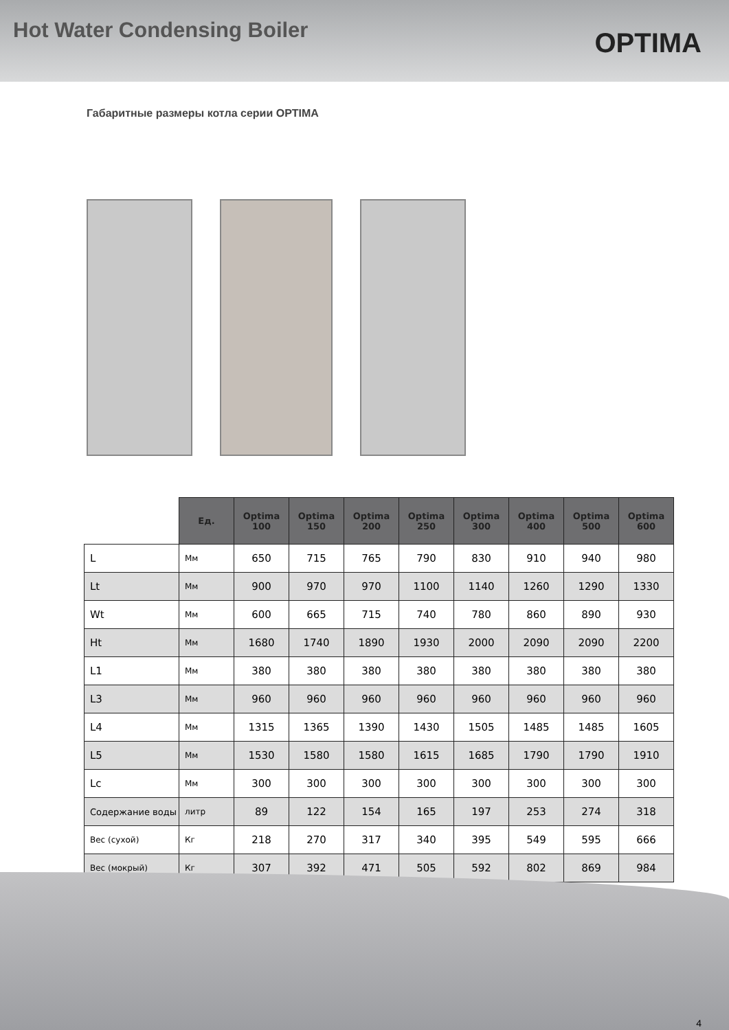Hot Water Condensing Boiler
OPTIMA
Габаритные размеры котла серии OPTIMA
| | Ед. | Optima 100 | Optima 150 | Optima 200 | Optima 250 | Optima 300 | Optima 400 | Optima 500 | Optima 600 |
| L | Мм | 650 | 715 | 765 | 790 | 830 | 910 | 940 | 980 |
| Lt | Мм | 900 | 970 | 970 | 1100 | 1140 | 1260 | 1290 | 1330 |
| Wt | Мм | 600 | 665 | 715 | 740 | 780 | 860 | 890 | 930 |
| Ht | Мм | 1680 | 1740 | 1890 | 1930 | 2000 | 2090 | 2090 | 2200 |
| L1 | Мм | 380 | 380 | 380 | 380 | 380 | 380 | 380 | 380 |
| L3 | Мм | 960 | 960 | 960 | 960 | 960 | 960 | 960 | 960 |
| L4 | Мм | 1315 | 1365 | 1390 | 1430 | 1505 | 1485 | 1485 | 1605 |
| L5 | Мм | 1530 | 1580 | 1580 | 1615 | 1685 | 1790 | 1790 | 1910 |
| Lc | Мм | 300 | 300 | 300 | 300 | 300 | 300 | 300 | 300 |
| Содержание воды | литр | 89 | 122 | 154 | 165 | 197 | 253 | 274 | 318 |
| Вес (сухой) | Кг | 218 | 270 | 317 | 340 | 395 | 549 | 595 | 666 |
| Вес (мокрый) | Кг | 307 | 392 | 471 | 505 | 592 | 802 | 869 | 984 |
4